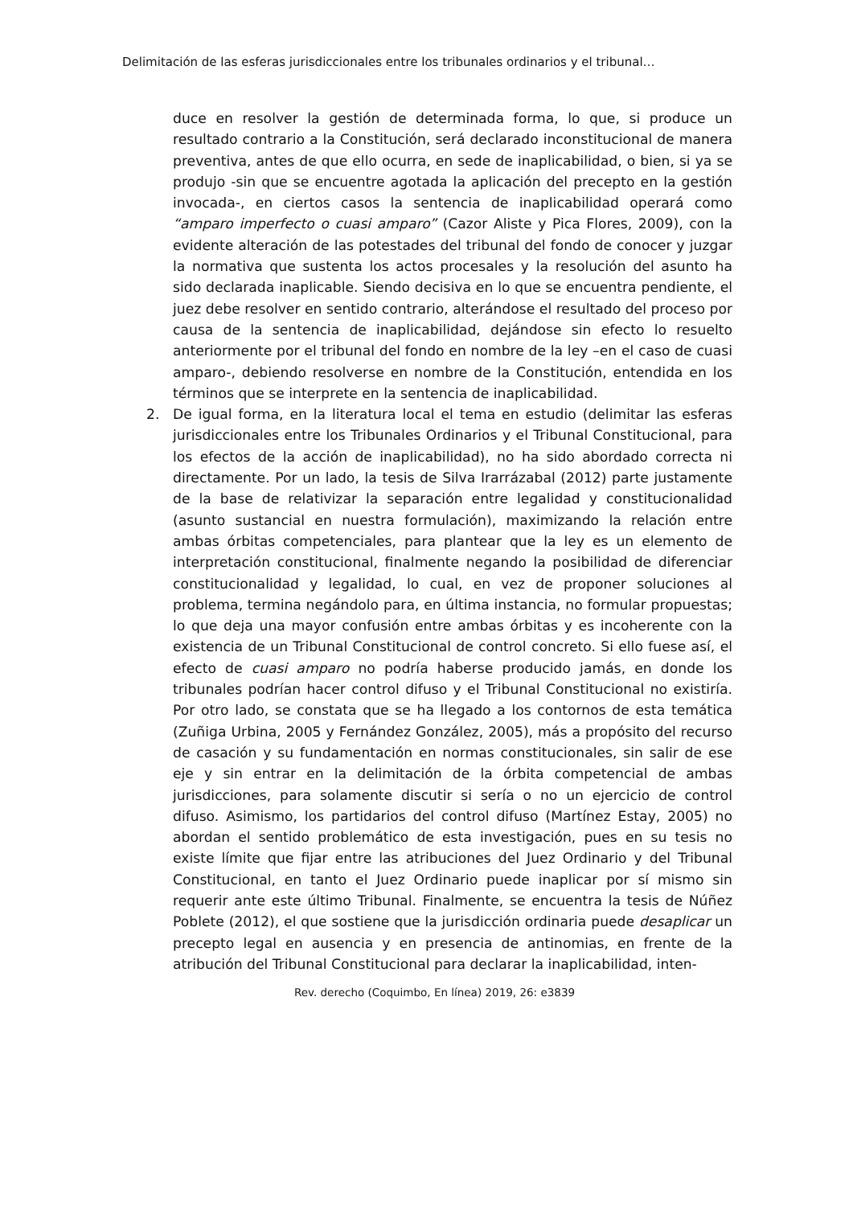Delimitación de las esferas jurisdiccionales entre los tribunales ordinarios y el tribunal…
duce en resolver la gestión de determinada forma, lo que, si produce un resultado contrario a la Constitución, será declarado inconstitucional de manera preventiva, antes de que ello ocurra, en sede de inaplicabilidad, o bien, si ya se produjo -sin que se encuentre agotada la aplicación del precepto en la gestión invocada-, en ciertos casos la sentencia de inaplicabilidad operará como “amparo imperfecto o cuasi amparo” (Cazor Aliste y Pica Flores, 2009), con la evidente alteración de las potestades del tribunal del fondo de conocer y juzgar la normativa que sustenta los actos procesales y la resolución del asunto ha sido declarada inaplicable. Siendo decisiva en lo que se encuentra pendiente, el juez debe resolver en sentido contrario, alterándose el resultado del proceso por causa de la sentencia de inaplicabilidad, dejándose sin efecto lo resuelto anteriormente por el tribunal del fondo en nombre de la ley –en el caso de cuasi amparo-, debiendo resolverse en nombre de la Constitución, entendida en los términos que se interprete en la sentencia de inaplicabilidad.
2. De igual forma, en la literatura local el tema en estudio (delimitar las esferas jurisdiccionales entre los Tribunales Ordinarios y el Tribunal Constitucional, para los efectos de la acción de inaplicabilidad), no ha sido abordado correcta ni directamente. Por un lado, la tesis de Silva Irarrázabal (2012) parte justamente de la base de relativizar la separación entre legalidad y constitucionalidad (asunto sustancial en nuestra formulación), maximizando la relación entre ambas órbitas competenciales, para plantear que la ley es un elemento de interpretación constitucional, finalmente negando la posibilidad de diferenciar constitucionalidad y legalidad, lo cual, en vez de proponer soluciones al problema, termina negándolo para, en última instancia, no formular propuestas; lo que deja una mayor confusión entre ambas órbitas y es incoherente con la existencia de un Tribunal Constitucional de control concreto. Si ello fuese así, el efecto de cuasi amparo no podría haberse producido jamás, en donde los tribunales podrían hacer control difuso y el Tribunal Constitucional no existiría. Por otro lado, se constata que se ha llegado a los contornos de esta temática (Zuñiga Urbina, 2005 y Fernández González, 2005), más a propósito del recurso de casación y su fundamentación en normas constitucionales, sin salir de ese eje y sin entrar en la delimitación de la órbita competencial de ambas jurisdicciones, para solamente discutir si sería o no un ejercicio de control difuso. Asimismo, los partidarios del control difuso (Martínez Estay, 2005) no abordan el sentido problemático de esta investigación, pues en su tesis no existe límite que fijar entre las atribuciones del Juez Ordinario y del Tribunal Constitucional, en tanto el Juez Ordinario puede inaplicar por sí mismo sin requerir ante este último Tribunal. Finalmente, se encuentra la tesis de Núñez Poblete (2012), el que sostiene que la jurisdicción ordinaria puede desaplicar un precepto legal en ausencia y en presencia de antinomias, en frente de la atribución del Tribunal Constitucional para declarar la inaplicabilidad, inten-
Rev. derecho (Coquimbo, En línea) 2019, 26: e3839